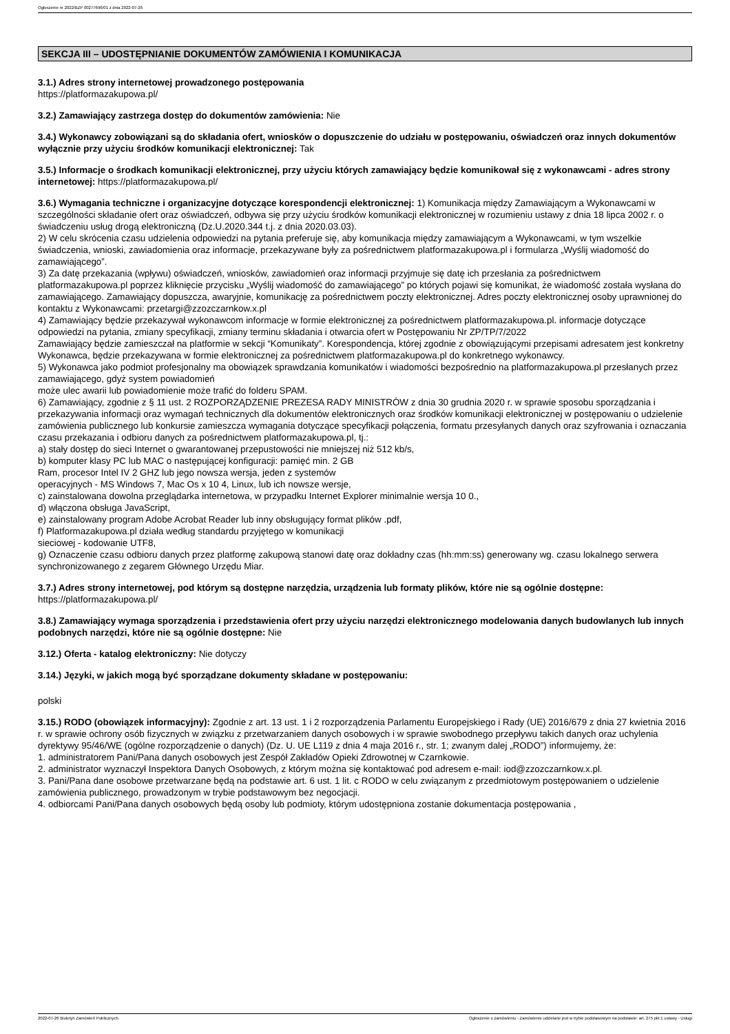Ogłoszenie nr 2022/BZP 00277696/01 z dnia 2022-07-26
SEKCJA III – UDOSTĘPNIANIE DOKUMENTÓW ZAMÓWIENIA I KOMUNIKACJA
3.1.) Adres strony internetowej prowadzonego postępowania
https://platformazakupowa.pl/
3.2.) Zamawiający zastrzega dostęp do dokumentów zamówienia: Nie
3.4.) Wykonawcy zobowiązani są do składania ofert, wniosków o dopuszczenie do udziału w postępowaniu, oświadczeń oraz innych dokumentów wyłącznie przy użyciu środków komunikacji elektronicznej: Tak
3.5.) Informacje o środkach komunikacji elektronicznej, przy użyciu których zamawiający będzie komunikował się z wykonawcami - adres strony internetowej: https://platformazakupowa.pl/
3.6.) Wymagania techniczne i organizacyjne dotyczące korespondencji elektronicznej: 1) Komunikacja między Zamawiającym a Wykonawcami w szczególności składanie ofert oraz oświadczeń, odbywa się przy użyciu środków komunikacji elektronicznej w rozumieniu ustawy z dnia 18 lipca 2002 r. o świadczeniu usług drogą elektroniczną (Dz.U.2020.344 t.j. z dnia 2020.03.03).
2) W celu skrócenia czasu udzielenia odpowiedzi na pytania preferuje się, aby komunikacja między zamawiającym a Wykonawcami, w tym wszelkie świadczenia, wnioski, zawiadomienia oraz informacje, przekazywane były za pośrednictwem platformazakupowa.pl i formularza „Wyślij wiadomość do
zamawiającego”.
3) Za datę przekazania (wpływu) oświadczeń, wniosków, zawiadomień oraz informacji przyjmuje się datę ich przesłania za pośrednictwem platformazakupowa.pl poprzez kliknięcie przycisku „Wyślij wiadomość do zamawiającego” po których pojawi się komunikat, że wiadomość została wysłana do zamawiającego. Zamawiający dopuszcza, awaryjnie, komunikację za pośrednictwem poczty elektronicznej. Adres poczty elektronicznej osoby uprawnionej do kontaktu z Wykonawcami: przetargi@zzozczarnkow.x.pl
4) Zamawiający będzie przekazywał wykonawcom informacje w formie elektronicznej za pośrednictwem platformazakupowa.pl. informacje dotyczące odpowiedzi na pytania, zmiany specyfikacji, zmiany terminu składania i otwarcia ofert w Postępowaniu Nr ZP/TP/7/2022
Zamawiający będzie zamieszczał na platformie w sekcji “Komunikaty”. Korespondencja, której zgodnie z obowiązującymi przepisami adresatem jest konkretny Wykonawca, będzie przekazywana w formie elektronicznej za pośrednictwem platformazakupowa.pl do konkretnego wykonawcy.
5) Wykonawca jako podmiot profesjonalny ma obowiązek sprawdzania komunikatów i wiadomości bezpośrednio na platformazakupowa.pl przesłanych przez zamawiającego, gdyż system powiadomień
może ulec awarii lub powiadomienie może trafić do folderu SPAM.
6) Zamawiający, zgodnie z § 11 ust. 2 ROZPORZĄDZENIE PREZESA RADY MINISTRÓW z dnia 30 grudnia 2020 r. w sprawie sposobu sporządzania i przekazywania informacji oraz wymagań technicznych dla dokumentów elektronicznych oraz środków komunikacji elektronicznej w postępowaniu o udzielenie zamówienia publicznego lub konkursie zamieszcza wymagania dotyczące specyfikacji połączenia, formatu przesyłanych danych oraz szyfrowania i oznaczania czasu przekazania i odbioru danych za pośrednictwem platformazakupowa.pl, tj.:
a) stały dostęp do sieci Internet o gwarantowanej przepustowości nie mniejszej niż 512 kb/s,
b) komputer klasy PC lub MAC o następującej konfiguracji: pamięć min. 2 GB
Ram, procesor Intel IV 2 GHZ lub jego nowsza wersja, jeden z systemów
operacyjnych - MS Windows 7, Mac Os x 10 4, Linux, lub ich nowsze wersje,
c) zainstalowana dowolna przeglądarka internetowa, w przypadku Internet Explorer minimalnie wersja 10 0.,
d) włączona obsługa JavaScript,
e) zainstalowany program Adobe Acrobat Reader lub inny obsługujący format plików .pdf,
f) Platformazakupowa.pl działa według standardu przyjętego w komunikacji
sieciowej - kodowanie UTF8,
g) Oznaczenie czasu odbioru danych przez platformę zakupową stanowi datę oraz dokładny czas (hh:mm:ss) generowany wg. czasu lokalnego serwera synchronizowanego z zegarem Głównego Urzędu Miar.
3.7.) Adres strony internetowej, pod którym są dostępne narzędzia, urządzenia lub formaty plików, które nie są ogólnie dostępne: https://platformazakupowa.pl/
3.8.) Zamawiający wymaga sporządzenia i przedstawienia ofert przy użyciu narzędzi elektronicznego modelowania danych budowlanych lub innych podobnych narzędzi, które nie są ogólnie dostępne: Nie
3.12.) Oferta - katalog elektroniczny: Nie dotyczy
3.14.) Języki, w jakich mogą być sporządzane dokumenty składane w postępowaniu:
polski
3.15.) RODO (obowiązek informacyjny): Zgodnie z art. 13 ust. 1 i 2 rozporządzenia Parlamentu Europejskiego i Rady (UE) 2016/679 z dnia 27 kwietnia 2016 r. w sprawie ochrony osób fizycznych w związku z przetwarzaniem danych osobowych i w sprawie swobodnego przepływu takich danych oraz uchylenia dyrektywy 95/46/WE (ogólne rozporządzenie o danych) (Dz. U. UE L119 z dnia 4 maja 2016 r., str. 1; zwanym dalej „RODO”) informujemy, że:
1. administratorem Pani/Pana danych osobowych jest Zespół Zakładów Opieki Zdrowotnej w Czarnkowie.
2. administrator wyznaczył Inspektora Danych Osobowych, z którym można się kontaktować pod adresem e-mail: iod@zzozczarnkow.x.pl.
3. Pani/Pana dane osobowe przetwarzane będą na podstawie art. 6 ust. 1 lit. c RODO w celu związanym z przedmiotowym postępowaniem o udzielenie zamówienia publicznego, prowadzonym w trybie podstawowym bez negocjacji.
4. odbiorcami Pani/Pana danych osobowych będą osoby lub podmioty, którym udostępniona zostanie dokumentacja postępowania ,
2022-07-26 Biuletyn Zamówień Publicznych Ogłoszenie o zamówieniu - Zamówienie udzielane jest w trybie podstawowym na podstawie: art. 275 pkt 1 ustawy - Usługi